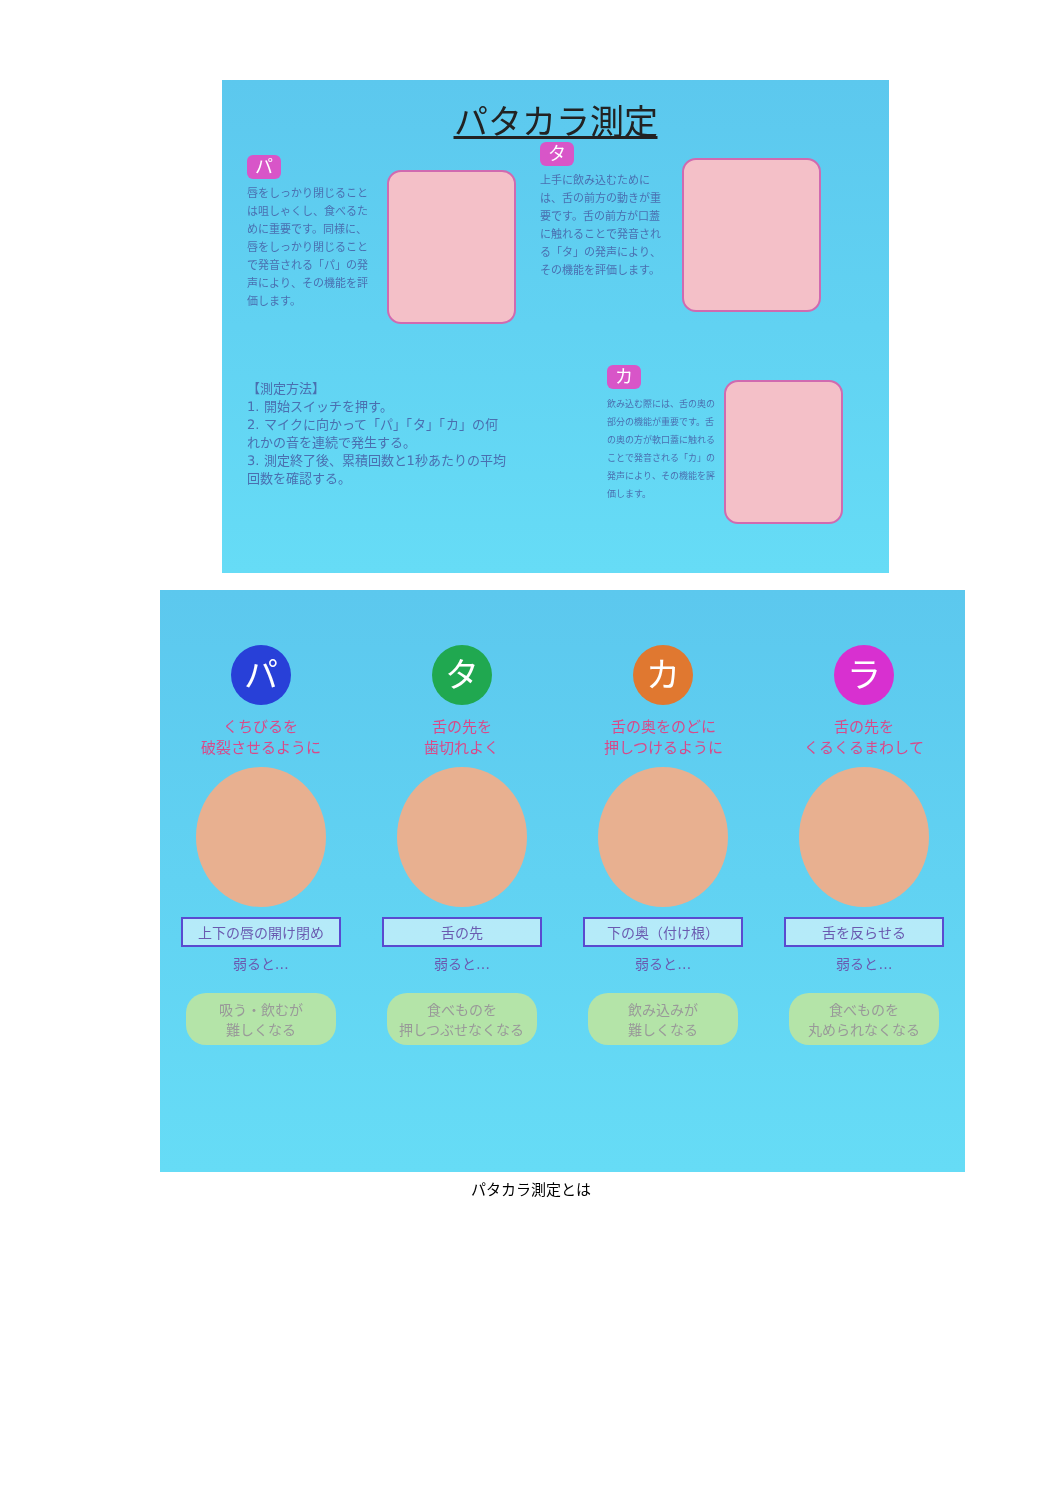パタカラ測定
パ
唇をしっかり閉じることは咀しゃくし、食べるために重要です。同様に、唇をしっかり閉じることで発音される「パ」の発声により、その機能を評価します。
タ
上手に飲み込むためには、舌の前方の動きが重要です。舌の前方が口蓋に触れることで発音される「タ」の発声により、その機能を評価します。
【測定方法】
1. 開始スイッチを押す。
2. マイクに向かって「パ」「タ」「カ」の何れかの音を連続で発生する。
3. 測定終了後、累積回数と1秒あたりの平均回数を確認する。
カ
飲み込む際には、舌の奥の部分の機能が重要です。舌の奥の方が軟口蓋に触れることで発音される「カ」の発声により、その機能を評価します。
パ
くちびるを
破裂させるように
上下の唇の開け閉め
弱ると…
吸う・飲むが
難しくなる
タ
舌の先を
歯切れよく
舌の先
弱ると…
食べものを
押しつぶせなくなる
カ
舌の奥をのどに
押しつけるように
下の奥（付け根）
弱ると…
飲み込みが
難しくなる
ラ
舌の先を
くるくるまわして
舌を反らせる
弱ると…
食べものを
丸められなくなる
パタカラ測定とは